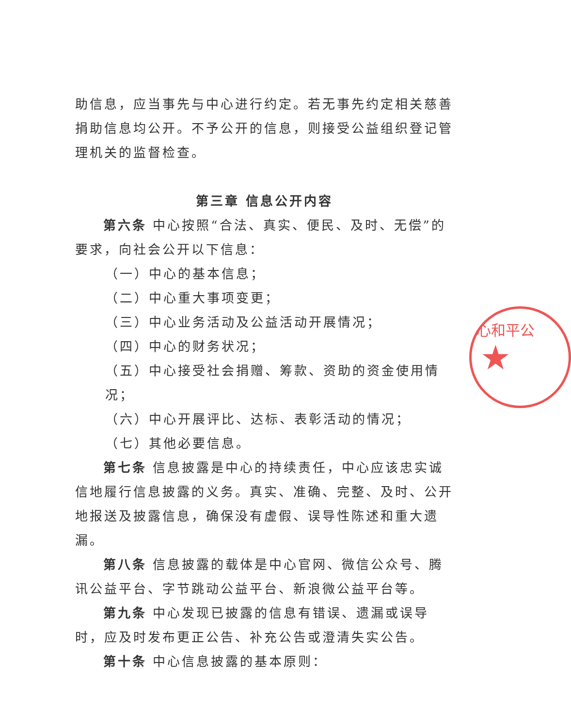助信息，应当事先与中心进行约定。若无事先约定相关慈善捐助信息均公开。不予公开的信息，则接受公益组织登记管理机关的监督检查。
第三章 信息公开内容
第六条 中心按照“合法、真实、便民、及时、无偿”的要求，向社会公开以下信息：
（一）中心的基本信息；
（二）中心重大事项变更；
（三）中心业务活动及公益活动开展情况；
（四）中心的财务状况；
（五）中心接受社会捐赠、筹款、资助的资金使用情况；
（六）中心开展评比、达标、表彰活动的情况；
（七）其他必要信息。
第七条 信息披露是中心的持续责任，中心应该忠实诚信地履行信息披露的义务。真实、准确、完整、及时、公开地报送及披露信息，确保没有虚假、误导性陈述和重大遗漏。
第八条 信息披露的载体是中心官网、微信公众号、腾讯公益平台、字节跳动公益平台、新浪微公益平台等。
第九条 中心发现已披露的信息有错误、遗漏或误导时，应及时发布更正公告、补充公告或澄清失实公告。
第十条 中心信息披露的基本原则：
心和平公
★